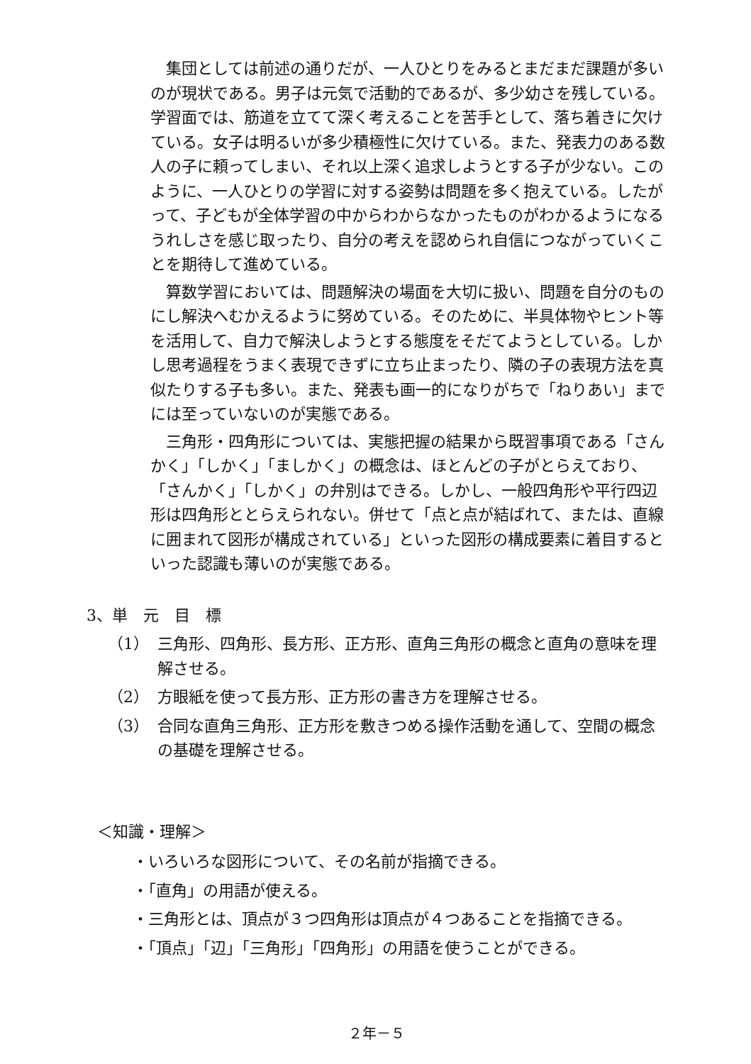集団としては前述の通りだが、一人ひとりをみるとまだまだ課題が多いのが現状である。男子は元気で活動的であるが、多少幼さを残している。学習面では、筋道を立てて深く考えることを苦手として、落ち着きに欠けている。女子は明るいが多少積極性に欠けている。また、発表力のある数人の子に頼ってしまい、それ以上深く追求しようとする子が少ない。このように、一人ひとりの学習に対する姿勢は問題を多く抱えている。したがって、子どもが全体学習の中からわからなかったものがわかるようになるうれしさを感じ取ったり、自分の考えを認められ自信につながっていくことを期待して進めている。
算数学習においては、問題解決の場面を大切に扱い、問題を自分のものにし解決へむかえるように努めている。そのために、半具体物やヒント等を活用して、自力で解決しようとする態度をそだてようとしている。しかし思考過程をうまく表現できずに立ち止まったり、隣の子の表現方法を真似たりする子も多い。また、発表も画一的になりがちで「ねりあい」までには至っていないのが実態である。
三角形・四角形については、実態把握の結果から既習事項である「さんかく」「しかく」「ましかく」の概念は、ほとんどの子がとらえており、「さんかく」「しかく」の弁別はできる。しかし、一般四角形や平行四辺形は四角形ととらえられない。併せて「点と点が結ばれて、または、直線に囲まれて図形が構成されている」といった図形の構成要素に着目するといった認識も薄いのが実態である。
3、単　元　目　標
（1） 三角形、四角形、長方形、正方形、直角三角形の概念と直角の意味を理解させる。
（2） 方眼紙を使って長方形、正方形の書き方を理解させる。
（3） 合同な直角三角形、正方形を敷きつめる操作活動を通して、空間の概念の基礎を理解させる。
＜知識・理解＞
・いろいろな図形について、その名前が指摘できる。
・「直角」の用語が使える。
・三角形とは、頂点が３つ四角形は頂点が４つあることを指摘できる。
・「頂点」「辺」「三角形」「四角形」の用語を使うことができる。
２年－５